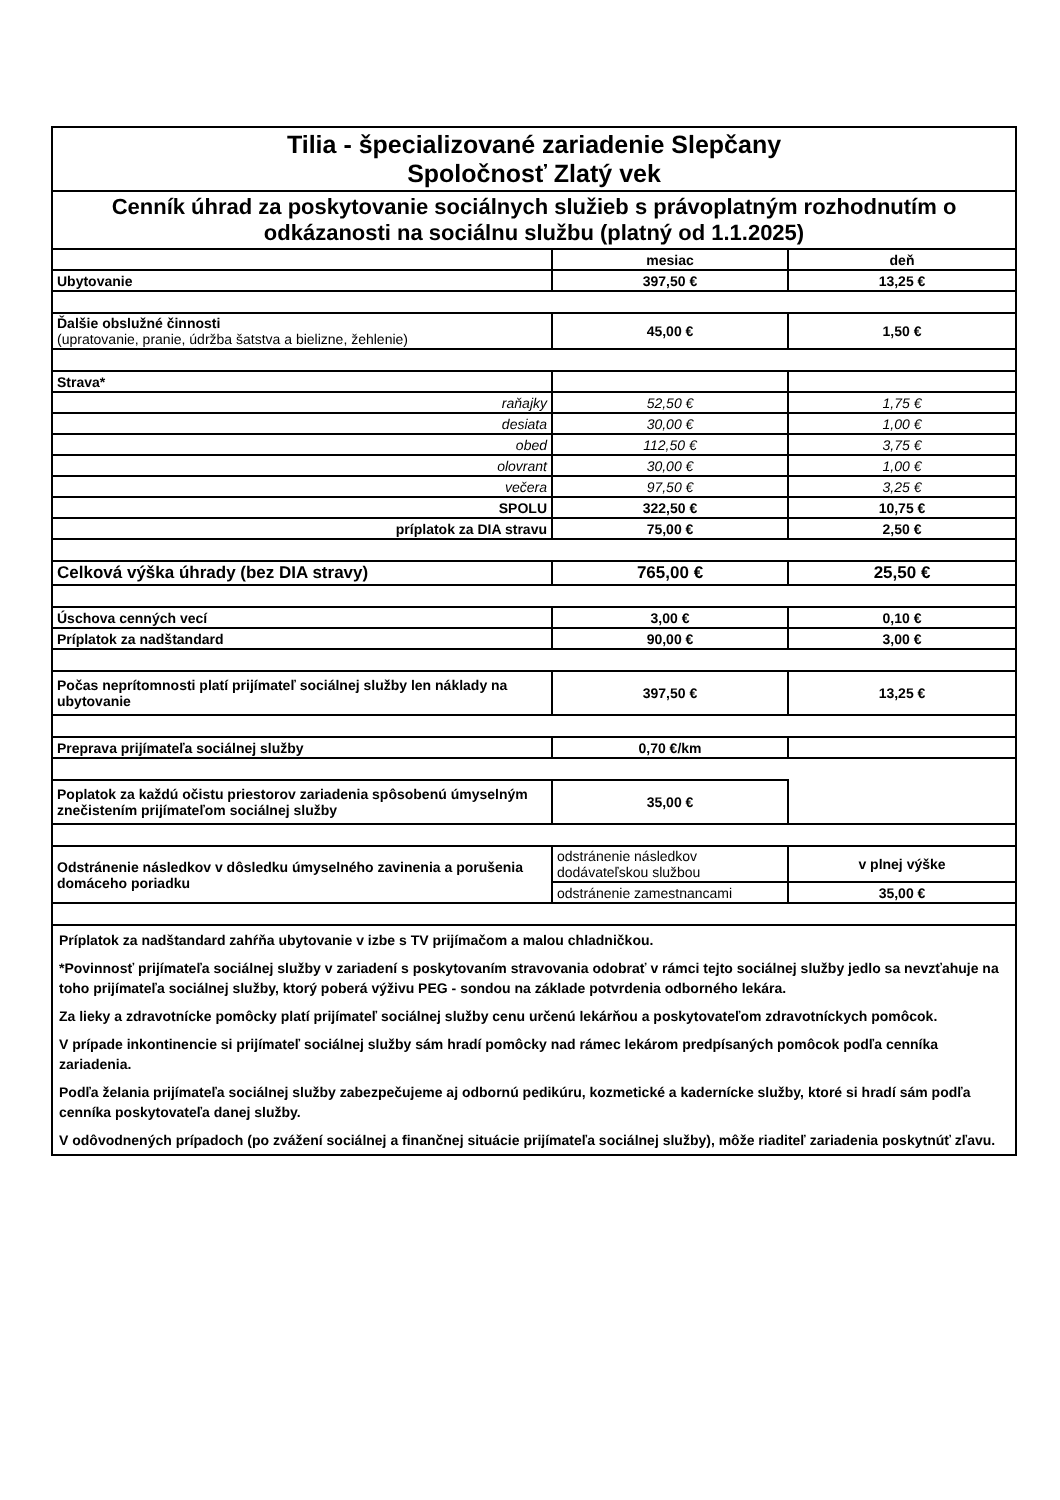| Tilia - špecializované zariadenie Slepčany Spoločnosť Zlatý vek | | |
| Cenník úhrad za poskytovanie sociálnych služieb s právoplatným rozhodnutím o odkázanosti na sociálnu službu (platný od 1.1.2025) | | |
| | mesiac | deň |
| Ubytovanie | 397,50 € | 13,25 € |
| Ďalšie obslužné činnosti (upratovanie, pranie, údržba šatstva a bielizne, žehlenie) | 45,00 € | 1,50 € |
| Strava* | | |
| raňajky | 52,50 € | 1,75 € |
| desiata | 30,00 € | 1,00 € |
| obed | 112,50 € | 3,75 € |
| olovrant | 30,00 € | 1,00 € |
| večera | 97,50 € | 3,25 € |
| SPOLU | 322,50 € | 10,75 € |
| príplatok za DIA stravu | 75,00 € | 2,50 € |
| Celková výška úhrady (bez DIA stravy) | 765,00 € | 25,50 € |
| Úschova cenných vecí | 3,00 € | 0,10 € |
| Príplatok za nadštandard | 90,00 € | 3,00 € |
| Počas neprítomnosti platí prijímateľ sociálnej služby len náklady na ubytovanie | 397,50 € | 13,25 € |
| Preprava prijímateľa sociálnej služby | 0,70 €/km | |
| Poplatok za každú očistu priestorov zariadenia spôsobenú úmyselným znečistením prijímateľom sociálnej služby | 35,00 € | |
| Odstránenie následkov v dôsledku úmyselného zavinenia a porušenia domáceho poriadku | odstránenie následkov dodávateľskou službou | v plnej výške |
| | odstránenie zamestnancami | 35,00 € |
| Príplatok za nadštandard zahŕňa ubytovanie v izbe s TV prijímačom a malou chladničkou. | | |
| *Povinnosť prijímateľa sociálnej služby v zariadení s poskytovaním stravovania odobrať v rámci tejto sociálnej služby jedlo sa nevzťahuje na toho prijímateľa sociálnej služby, ktorý poberá výživu PEG - sondou na základe potvrdenia odborného lekára. | | |
| Za lieky a zdravotnícke pomôcky platí prijímateľ sociálnej služby cenu určenú lekárňou a poskytovateľom zdravotníckych pomôcok. | | |
| V prípade inkontinencie si prijímateľ sociálnej služby sám hradí pomôcky nad rámec lekárom predpísaných pomôcok podľa cenníka zariadenia. | | |
| Podľa želania prijímateľa sociálnej služby zabezpečujeme aj odbornú pedikúru, kozmetické a kadernícke služby, ktoré si hradí sám podľa cenníka poskytovateľa danej služby. | | |
| V odôvodnených prípadoch (po zvážení sociálnej a finančnej situácie prijímateľa sociálnej služby), môže riaditeľ zariadenia poskytnúť zľavu. | | |